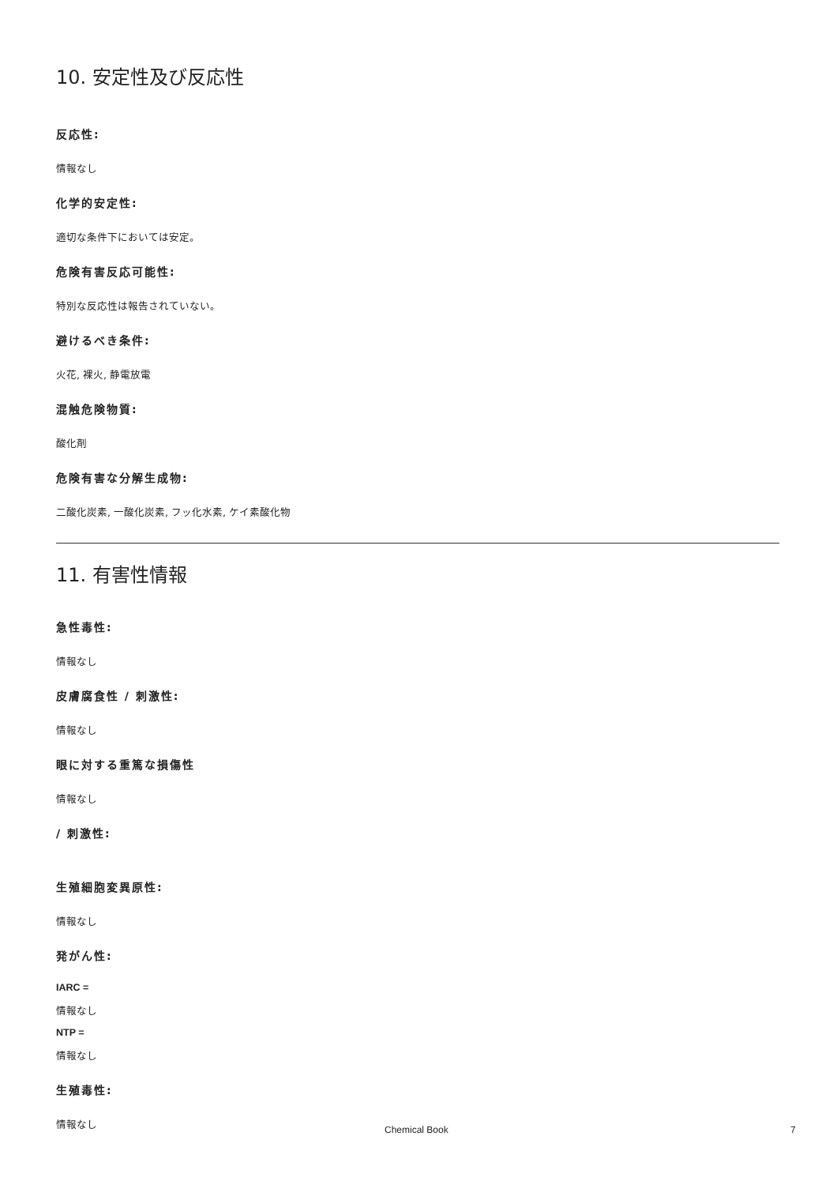10. 安定性及び反応性
反応性:
情報なし
化学的安定性:
適切な条件下においては安定。
危険有害反応可能性:
特別な反応性は報告されていない。
避けるべき条件:
火花, 裸火, 静電放電
混触危険物質:
酸化剤
危険有害な分解生成物:
二酸化炭素, 一酸化炭素, フッ化水素, ケイ素酸化物
11. 有害性情報
急性毒性:
情報なし
皮膚腐食性 / 刺激性:
情報なし
眼に対する重篤な損傷性
情報なし
/ 刺激性:
生殖細胞変異原性:
情報なし
発がん性:
IARC =
情報なし
NTP =
情報なし
生殖毒性:
情報なし
Chemical Book 7